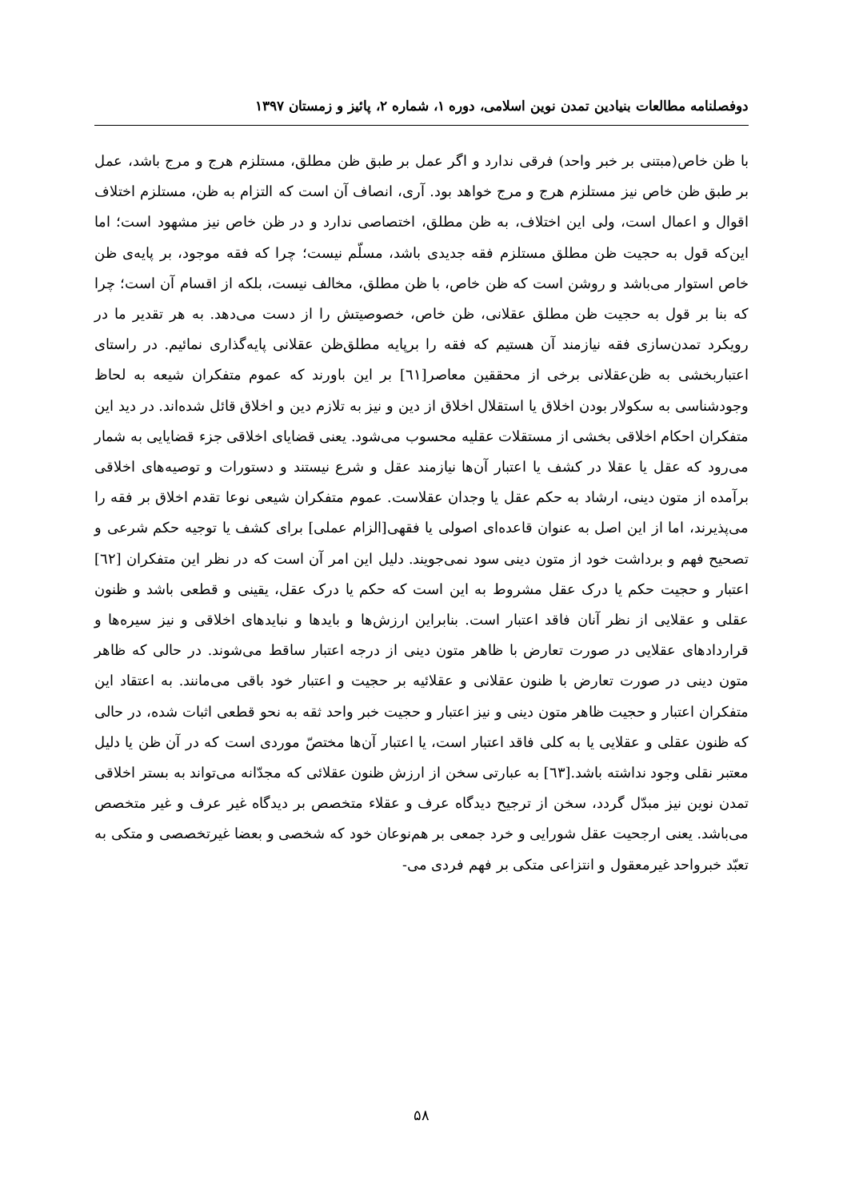دوفصلنامه مطالعات بنیادین تمدن نوین اسلامی، دوره ۱، شماره ۲، پائیز و زمستان ۱۳۹۷
با ظن خاص(مبتنی بر خبر واحد) فرقی ندارد و اگر عمل بر طبق ظن مطلق، مستلزم هرج و مرج باشد، عمل بر طبق ظن خاص نیز مستلزم هرج و مرج خواهد بود. آری، انصاف آن است که التزام به ظن، مستلزم اختلاف اقوال و اعمال است، ولی این اختلاف، به ظن مطلق، اختصاصی ندارد و در ظن خاص نیز مشهود است؛ اما این‌که قول به حجیت ظن مطلق مستلزم فقه جدیدی باشد، مسلّم نیست؛ چرا که فقه موجود، بر پایه‌ی ظن خاص استوار می‌باشد و روشن است که ظن خاص، با ظن مطلق، مخالف نیست، بلکه از اقسام آن است؛ چرا که بنا بر قول به حجیت ظن مطلق عقلانی، ظن خاص، خصوصیتش را از دست می‌دهد. به هر تقدیر ما در رویکرد تمدن‌سازی فقه نیازمند آن هستیم که فقه را برپایه مطلق‌ظن عقلانی پایه‌گذاری نمائیم. در راستای اعتباربخشی به ظن‌عقلانی برخی از محققین معاصر[٦١] بر این باورند که عموم متفکران شیعه به لحاظ وجودشناسی به سکولار بودن اخلاق یا استقلال اخلاق از دین و نیز به تلازم دین و اخلاق قائل شده‌اند. در دید این متفکران احکام اخلاقی بخشی از مستقلات عقلیه محسوب می‌شود. یعنی قضایای اخلاقی جزء قضایایی به شمار می‌رود که عقل یا عقلا در کشف یا اعتبار آن‌ها نیازمند عقل و شرع نیستند و دستورات و توصیه‌های اخلاقی برآمده از متون دینی، ارشاد به حکم عقل یا وجدان عقلاست. عموم متفکران شیعی نوعا تقدم اخلاق بر فقه را می‌پذیرند، اما از این اصل به عنوان قاعده‌ای اصولی یا فقهی[الزام عملی] برای کشف یا توجیه حکم شرعی و تصحیح فهم و برداشت خود از متون دینی سود نمی‌جویند. دلیل این امر آن است که در نظر این متفکران [٦٢] اعتبار و حجیت حکم یا درک عقل مشروط به این است که حکم یا درک عقل، یقینی و قطعی باشد و ظنون عقلی و عقلایی از نظر آنان فاقد اعتبار است. بنابراین ارزش‌ها و بایدها و نبایدهای اخلاقی و نیز سیره‌ها و قراردادهای عقلایی در صورت تعارض با ظاهر متون دینی از درجه اعتبار ساقط می‌شوند. در حالی که ظاهر متون دینی در صورت تعارض با ظنون عقلانی و عقلائیه بر حجیت و اعتبار خود باقی می‌مانند. به اعتقاد این متفکران اعتبار و حجیت ظاهر متون دینی و نیز اعتبار و حجیت خبر واحد ثقه به نحو قطعی اثبات شده، در حالی که ظنون عقلی و عقلایی یا به کلی فاقد اعتبار است، یا اعتبار آن‌ها مختصّ موردی است که در آن ظن یا دلیل معتبر نقلی وجود نداشته باشد.[٦٣] به عبارتی سخن از ارزش ظنون عقلائی که مجدّانه می‌تواند به بستر اخلاقی تمدن نوین نیز مبدّل گردد، سخن از ترجیح دیدگاه عرف و عقلاء متخصص بر دیدگاه غیر عرف و غیر متخصص می‌باشد. یعنی ارجحیت عقل شورایی و خرد جمعی بر هم‌نوعان خود که شخصی و بعضا غیرتخصصی و متکی به تعبّد خبرواحد غیرمعقول و انتزاعی متکی بر فهم فردی می-
۵۸